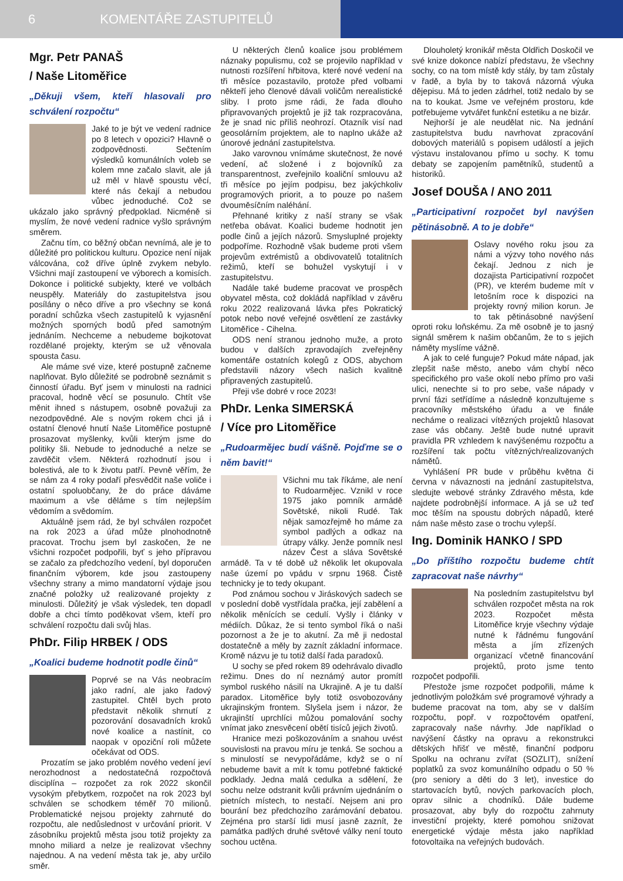6 KOMENTÁŘE ZASTUPITELŮ
Mgr. Petr PANAŠ
/ Naše Litoměřice
„Děkuji všem, kteří hlasovali pro schválení rozpočtu“
Jaké to je být ve vedení radnice po 8 letech v opozici? Hlavně o zodpovědnosti. Sečtením výsledků komunálních voleb se kolem mne začalo slavit, ale já už měl v hlavě spoustu věcí, které nás čekají a nebudou vůbec jednoduché. Což se ukázalo jako správný předpoklad. Nicméně si myslím, že nové vedení radnice vyšlo správným směrem.
Začnu tím, co běžný občan nevnímá, ale je to důležité pro politickou kulturu. Opozice není nijak válcována, což dříve úplně zvykem nebylo. Všichni mají zastoupení ve výborech a komisích. Dokonce i politické subjekty, které ve volbách neuspěly. Materiály do zastupitelstva jsou posílány o něco dříve a pro všechny se koná poradní schůzka všech zastupitelů k vyjasnění možných sporných bodů před samotným jednáním. Nechceme a nebudeme bojkotovat rozdělané projekty, kterým se už věnovala spousta času.
Ale máme své vize, které postupně začneme naplňovat. Bylo důležité se podrobně seznámit s činností úřadu. Byť jsem v minulosti na radnici pracoval, hodně věcí se posunulo. Chtít vše měnit ihned s nástupem, osobně považuji za nezodpovědné. Ale s novým rokem chci já i ostatní členové hnutí Naše Litoměřice postupně prosazovat myšlenky, kvůli kterým jsme do politiky šli. Nebude to jednoduché a nelze se zavděčit všem. Některá rozhodnutí jsou i bolestivá, ale to k životu patří. Pevně věřím, že se nám za 4 roky podaří přesvědčit naše voliče i ostatní spoluobčany, že do práce dáváme maximum a vše děláme s tím nejlepším vědomím a svědomím.
Aktuálně jsem rád, že byl schválen rozpočet na rok 2023 a úřad může plnohodnotně pracovat. Trochu jsem byl zaskočen, že ne všichni rozpočet podpořili, byť s jeho přípravou se začalo za předchozího vedení, byl doporučen finančním výborem, kde jsou zastoupeny všechny strany a mimo mandatorní výdaje jsou značné položky už realizované projekty z minulosti. Důležitý je však výsledek, ten dopadl dobře a chci tímto poděkovat všem, kteří pro schválení rozpočtu dali svůj hlas.
PhDr. Filip HRBEK / ODS
„Koalici budeme hodnotit podle činů“
Poprvé se na Vás neobracím jako radní, ale jako řadový zastupitel. Chtěl bych proto představit několik shrnutí z pozorování dosavadních kroků nové koalice a nastínit, co naopak v opoziční roli můžete očekávat od ODS.
Prozatím se jako problém nového vedení jeví nerozhodnost a nedostatečná rozpočtová disciplína – rozpočet za rok 2022 skončil vysokým přebytkem, rozpočet na rok 2023 byl schválen se schodkem téměř 70 milionů. Problematické nejsou projekty zahrnuté do rozpočtu, ale nedůslednost v určování priorit. V zásobníku projektů města jsou totiž projekty za mnoho miliard a nelze je realizovat všechny najednou. A na vedení města tak je, aby určilo směr.
U některých členů koalice jsou problémem náznaky populismu, což se projevilo například v nutnosti rozšíření hřbitova, které nové vedení na tři měsíce pozastavilo, protože před volbami někteří jeho členové dávali voličům nerealistické sliby. I proto jsme rádi, že řada dlouho připravovaných projektů je již tak rozpracována, že je snad nic příliš neohrozí. Otazník visí nad geosolárním projektem, ale to naplno ukáže až únorové jednání zastupitelstva.
Jako varovnou vnímáme skutečnost, že nové vedení, ač složené i z bojovníků za transparentnost, zveřejnilo koaliční smlouvu až tři měsíce po jejím podpisu, bez jakýchkoliv programových priorit, a to pouze po našem dvouměsíčním naléhání.
Přehnané kritiky z naší strany se však netřeba obávat. Koalici budeme hodnotit jen podle činů a jejích názorů. Smysluplné projekty podpoříme. Rozhodně však budeme proti všem projevům extrémistů a obdivovatelů totalitních režimů, kteří se bohužel vyskytují i v zastupitelstvu.
Nadále také budeme pracovat ve prospěch obyvatel města, což dokládá například v závěru roku 2022 realizovaná lávka přes Pokratický potok nebo nové veřejné osvětlení ze zastávky Litoměřice - Cihelna.
ODS není stranou jednoho muže, a proto budou v dalších zpravodajích zveřejněny komentáře ostatních kolegů z ODS, abychom představili názory všech našich kvalitně připravených zastupitelů.
Přeji vše dobré v roce 2023!
PhDr. Lenka SIMERSKÁ
/ Více pro Litoměřice
„Rudoarmějec budí vášně. Pojďme se o něm bavit!“
Všichni mu tak říkáme, ale není to Rudoarmějec. Vznikl v roce 1975 jako pomník armádě Sovětské, nikoli Rudé. Tak nějak samozřejmě ho máme za symbol padlých a odkaz na útrapy války. Jenže pomník nesl název Čest a sláva Sovětské armádě. Ta v té době už několik let okupovala naše území po vpádu v srpnu 1968. Čistě technicky je to tedy okupant.
Pod známou sochou v Jiráskových sadech se v poslední době vystřídala pračka, její zabělení a několik měnících se cedulí. Vyšly i články v médiích. Důkaz, že si tento symbol říká o naši pozornost a že je to akutní. Za mě ji nedostal dostatečně a měly by zaznít základní informace. Kromě názvu je tu totiž další řada paradoxů.
U sochy se před rokem 89 odehrávalo divadlo režimu. Dnes do ní neznámý autor promítl symbol ruského násilí na Ukrajině. A je tu další paradox. Litoměřice byly totiž osvobozovány ukrajinským frontem. Slyšela jsem i názor, že ukrajinští uprchlíci můžou pomalování sochy vnímat jako znesvěcení obětí tisíců jejich životů.
Hranice mezi poškozováním a snahou uvést souvislosti na pravou míru je tenká. Se sochou a s minulostí se nevypořádáme, když se o ní nebudeme bavit a mít k tomu potřebné faktické podklady. Jedna malá cedulka a sdělení, že sochu nelze odstranit kvůli právním ujednáním o pietních místech, to nestačí. Nejsem ani pro bourání bez předchozího zarámování debatou. Zejména pro starší lidi musí jasně zaznít, že památka padlých druhé světové války není touto sochou uctěna.
Dlouholetý kronikář města Oldřich Doskočil ve své knize dokonce nabízí představu, že všechny sochy, co na tom místě kdy stály, by tam zůstaly v řadě, a byla by to taková názorná výuka dějepisu. Má to jeden zádrhel, totiž nedalo by se na to koukat. Jsme ve veřejném prostoru, kde potřebujeme vytvářet funkční estetiku a ne bizár.
Nejhorší je ale neudělat nic. Na jednání zastupitelstva budu navrhovat zpracování dobových materiálů s popisem událostí a jejich výstavu instalovanou přímo u sochy. K tomu debaty se zapojením pamětníků, studentů a historiků.
Josef DOUŠA / ANO 2011
„Participativní rozpočet byl navýšen pětinásobně. A to je dobře“
Oslavy nového roku jsou za námi a výzvy toho nového nás čekají. Jednou z nich je dozajista Participativní rozpočet (PR), ve kterém budeme mít v letošním roce k dispozici na projekty rovný milion korun. Je to tak pětinásobné navýšení oproti roku loňskému. Za mě osobně je to jasný signál směrem k našim občanům, že to s jejich náměty myslíme vážně.
A jak to celé funguje? Pokud máte nápad, jak zlepšit naše město, anebo vám chybí něco specifického pro vaše okolí nebo přímo pro vaši ulici, nenechte si to pro sebe, vaše nápady v první fázi setřídíme a následně konzultujeme s pracovníky městského úřadu a ve finále necháme o realizaci vítězných projektů hlasovat zase vás občany. Ještě bude nutné upravit pravidla PR vzhledem k navýšenému rozpočtu a rozšíření tak počtu vítězných/realizovaných námětů.
Vyhlášení PR bude v průběhu května či června v návaznosti na jednání zastupitelstva, sledujte webové stránky Zdravého města, kde najdete podrobnější informace. A já se už teď moc těším na spoustu dobrých nápadů, které nám naše město zase o trochu vylepší.
Ing. Dominik HANKO / SPD
„Do příštího rozpočtu budeme chtít zapracovat naše návrhy“
Na posledním zastupitelstvu byl schválen rozpočet města na rok 2023. Rozpočet města Litoměřice kryje všechny výdaje nutné k řádnému fungování města a jím zřízených organizací včetně financování projektů, proto jsme tento rozpočet podpořili.
Přestože jsme rozpočet podpořili, máme k jednotlivým položkám své programové výhrady a budeme pracovat na tom, aby se v dalším rozpočtu, popř. v rozpočtovém opatření, zapracovaly naše návrhy. Jde například o navýšení částky na opravu a rekonstrukci dětských hřišť ve městě, finanční podporu Spolku na ochranu zvířat (SOZLIT), snížení poplatků za svoz komunálního odpadu o 50 % (pro seniory a děti do 3 let), investice do startovacích bytů, nových parkovacích ploch, oprav silnic a chodníků. Dále budeme prosazovat, aby byly do rozpočtu zahrnuty investiční projekty, které pomohou snižovat energetické výdaje města jako například fotovoltaika na veřejných budovách.